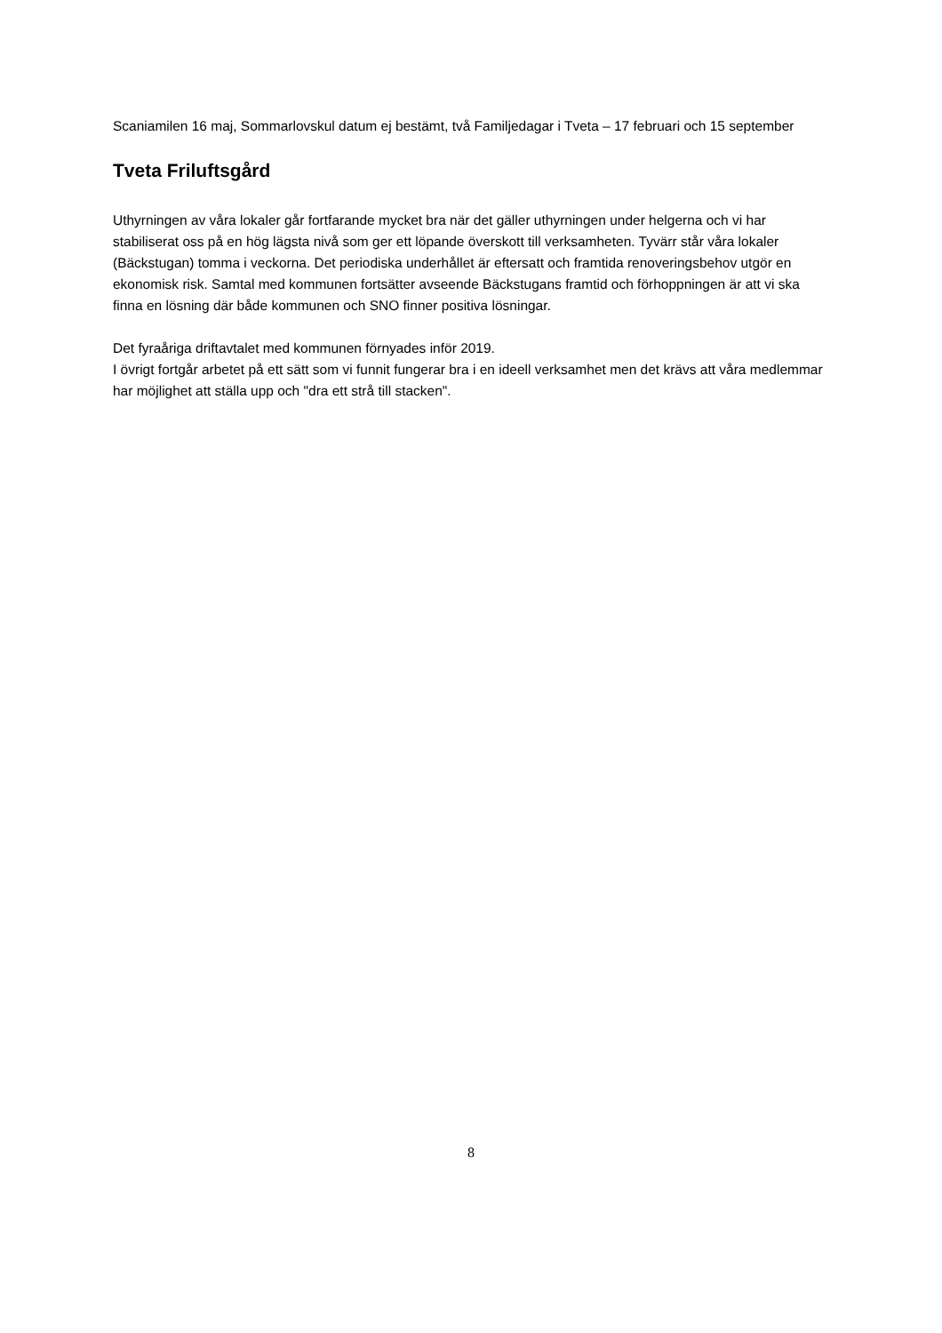Scaniamilen 16 maj, Sommarlovskul datum ej bestämt, två Familjedagar i Tveta – 17 februari och 15 september
Tveta Friluftsgård
Uthyrningen av våra lokaler går fortfarande mycket bra när det gäller uthyrningen under helgerna och vi har stabiliserat oss på en hög lägsta nivå som ger ett löpande överskott till verksamheten. Tyvärr står våra lokaler (Bäckstugan) tomma i veckorna. Det periodiska underhållet är eftersatt och framtida renoveringsbehov utgör en ekonomisk risk. Samtal med kommunen fortsätter avseende Bäckstugans framtid och förhoppningen är att vi ska finna en lösning där både kommunen och SNO finner positiva lösningar.
Det fyraåriga driftavtalet med kommunen förnyades inför 2019.
I övrigt fortgår arbetet på ett sätt som vi funnit fungerar bra i en ideell verksamhet men det krävs att våra medlemmar har möjlighet att ställa upp och "dra ett strå till stacken".
8